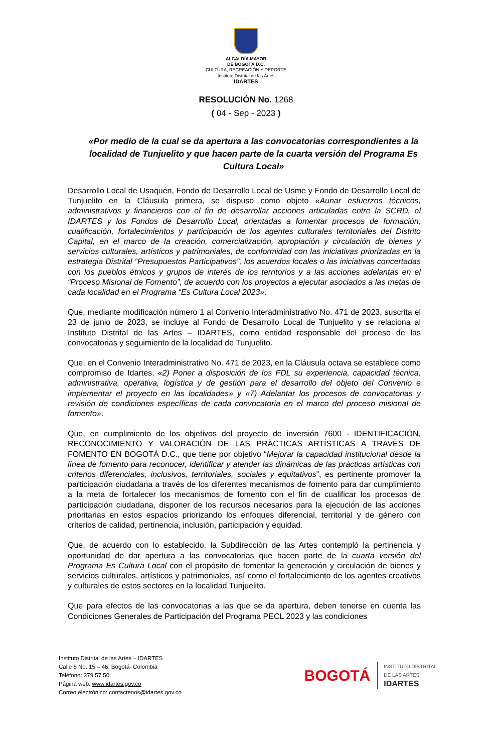ALCALDÍA MAYOR
DE BOGOTÁ D.C.
CULTURA, RECREACIÓN Y DEPORTE
Instituto Distrital de las Artes
IDARTES
RESOLUCIÓN No. 1268
( 04 - Sep - 2023 )
«Por medio de la cual se da apertura a las convocatorias correspondientes a la localidad de Tunjuelito y que hacen parte de la cuarta versión del Programa Es Cultura Local»
Desarrollo Local de Usaquén, Fondo de Desarrollo Local de Usme y Fondo de Desarrollo Local de Tunjuelito en la Cláusula primera, se dispuso como objeto «Aunar esfuerzos técnicos, administrativos y financieros con el fin de desarrollar acciones articuladas entre la SCRD, el IDARTES y los Fondos de Desarrollo Local, orientadas a fomentar procesos de formación, cualificación, fortalecimientos y participación de los agentes culturales territoriales del Distrito Capital, en el marco de la creación, comercialización, apropiación y circulación de bienes y servicios culturales, artísticos y patrimoniales, de conformidad con las iniciativas priorizadas en la estrategia Distrital “Presupuestos Participativos”, los acuerdos locales o las iniciativas concertadas con los pueblos étnicos y grupos de interés de los territorios y a las acciones adelantas en el “Proceso Misional de Fomento”, de acuerdo con los proyectos a ejecutar asociados a las metas de cada localidad en el Programa “Es Cultura Local 2023».
Que, mediante modificación número 1 al Convenio Interadministrativo No. 471 de 2023, suscrita el 23 de junio de 2023, se incluye al Fondo de Desarrollo Local de Tunjuelito y se relaciona al Instituto Distrital de las Artes – IDARTES, como entidad responsable del proceso de las convocatorias y seguimiento de la localidad de Tunjuelito.
Que, en el Convenio Interadministrativo No. 471 de 2023, en la Cláusula octava se establece como compromiso de Idartes, «2) Poner a disposición de los FDL su experiencia, capacidad técnica, administrativa, operativa, logística y de gestión para el desarrollo del objeto del Convenio e implementar el proyecto en las localidades» y «7) Adelantar los procesos de convocatorias y revisión de condiciones específicas de cada convocatoria en el marco del proceso misional de fomento».
Que, en cumplimiento de los objetivos del proyecto de inversión 7600 - IDENTIFICACIÓN, RECONOCIMIENTO Y VALORACIÒN DE LAS PRÀCTICAS ARTÍSTICAS A TRAVÈS DE FOMENTO EN BOGOTÁ D.C., que tiene por objetivo “Mejorar la capacidad institucional desde la línea de fomento para reconocer, identificar y atender las dinámicas de las prácticas artísticas con criterios diferenciales, inclusivos, territoriales, sociales y equitativos”, es pertinente promover la participación ciudadana a través de los diferentes mecanismos de fomento para dar cumplimiento a la meta de fortalecer los mecanismos de fomento con el fin de cualificar los procesos de participación ciudadana, disponer de los recursos necesarios para la ejecución de las acciones prioritarias en estos espacios priorizando los enfoques diferencial, territorial y de género con criterios de calidad, pertinencia, inclusión, participación y equidad.
Que, de acuerdo con lo establecido, la Subdirección de las Artes contempló la pertinencia y oportunidad de dar apertura a las convocatorias que hacen parte de la cuarta versión del Programa Es Cultura Local con el propósito de fomentar la generación y circulación de bienes y servicios culturales, artísticos y patrimoniales, así como el fortalecimiento de los agentes creativos y culturales de estos sectores en la localidad Tunjuelito.
Que para efectos de las convocatorias a las que se da apertura, deben tenerse en cuenta las Condiciones Generales de Participación del Programa PECL 2023 y las condiciones
Instituto Distrital de las Artes – IDARTES
Calle 8 No. 15 – 46. Bogotá- Colombia
Teléfono: 379 57 50
Página web: www.idartes.gov.co
Correo electrónico: contactenos@idartes.gov.co
BOGOTÁ
INSTITUTO DISTRITAL
DE LAS ARTES
IDARTES